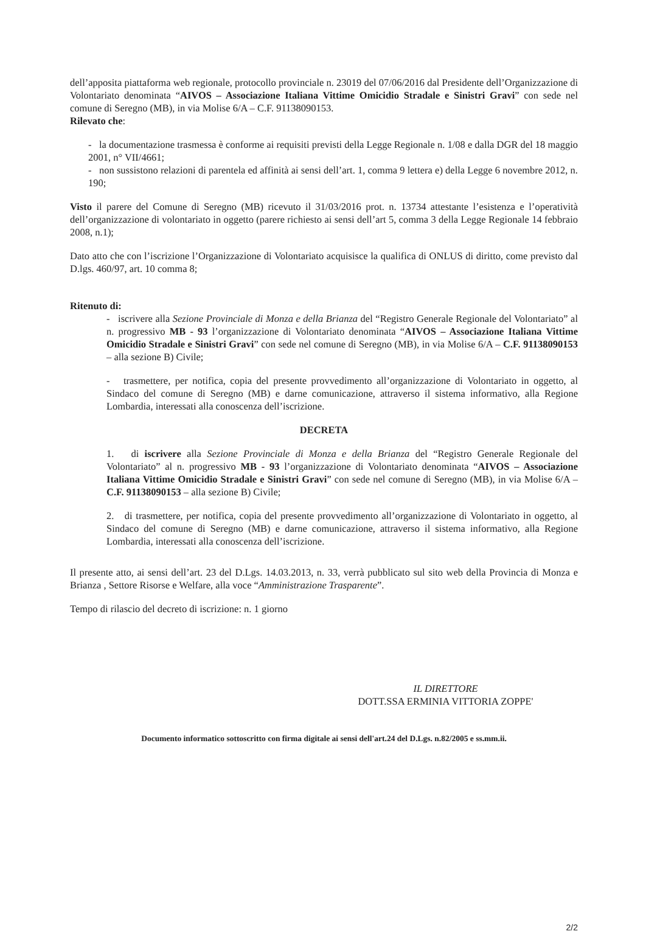dell’apposita piattaforma web regionale, protocollo provinciale n. 23019 del 07/06/2016 dal Presidente dell’Organizzazione di Volontariato denominata “AIVOS – Associazione Italiana Vittime Omicidio Stradale e Sinistri Gravi” con sede nel comune di Seregno (MB), in via Molise 6/A – C.F. 91138090153.
Rilevato che:
- la documentazione trasmessa è conforme ai requisiti previsti della Legge Regionale n. 1/08 e dalla DGR del 18 maggio 2001, n° VII/4661;
- non sussistono relazioni di parentela ed affinità ai sensi dell’art. 1, comma 9 lettera e) della Legge 6 novembre 2012, n. 190;
Visto il parere del Comune di Seregno (MB) ricevuto il 31/03/2016 prot. n. 13734 attestante l’esistenza e l’operatività dell’organizzazione di volontariato in oggetto (parere richiesto ai sensi dell’art 5, comma 3 della Legge Regionale 14 febbraio 2008, n.1);
Dato atto che con l’iscrizione l’Organizzazione di Volontariato acquisisce la qualifica di ONLUS di diritto, come previsto dal D.lgs. 460/97, art. 10 comma 8;
Ritenuto di:
- iscrivere alla Sezione Provinciale di Monza e della Brianza del “Registro Generale Regionale del Volontariato” al n. progressivo MB - 93 l’organizzazione di Volontariato denominata “AIVOS – Associazione Italiana Vittime Omicidio Stradale e Sinistri Gravi” con sede nel comune di Seregno (MB), in via Molise 6/A – C.F. 91138090153 – alla sezione B) Civile;
- trasmettere, per notifica, copia del presente provvedimento all’organizzazione di Volontariato in oggetto, al Sindaco del comune di Seregno (MB) e darne comunicazione, attraverso il sistema informativo, alla Regione Lombardia, interessati alla conoscenza dell’iscrizione.
DECRETA
1. di iscrivere alla Sezione Provinciale di Monza e della Brianza del “Registro Generale Regionale del Volontariato” al n. progressivo MB - 93 l’organizzazione di Volontariato denominata “AIVOS – Associazione Italiana Vittime Omicidio Stradale e Sinistri Gravi” con sede nel comune di Seregno (MB), in via Molise 6/A – C.F. 91138090153 – alla sezione B) Civile;
2. di trasmettere, per notifica, copia del presente provvedimento all’organizzazione di Volontariato in oggetto, al Sindaco del comune di Seregno (MB) e darne comunicazione, attraverso il sistema informativo, alla Regione Lombardia, interessati alla conoscenza dell’iscrizione.
Il presente atto, ai sensi dell’art. 23 del D.Lgs. 14.03.2013, n. 33, verrà pubblicato sul sito web della Provincia di Monza e Brianza , Settore Risorse e Welfare, alla voce “Amministrazione Trasparente”.
Tempo di rilascio del decreto di iscrizione: n. 1 giorno
IL DIRETTORE
DOTT.SSA ERMINIA VITTORIA ZOPPE'
Documento informatico sottoscritto con firma digitale ai sensi dell'art.24 del D.Lgs. n.82/2005 e ss.mm.ii.
2/2